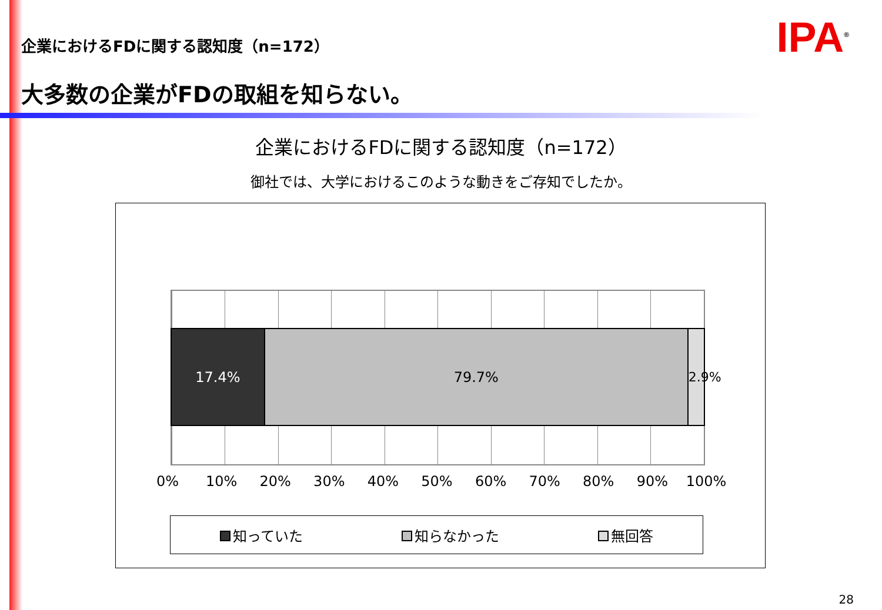企業におけるFDに関する認知度（n=172）
IPA<sup>®</sup>
大多数の企業がFDの取組を知らない。
企業におけるFDに関する認知度（n=172）
御社では、大学におけるこのような動きをご存知でしたか。
17.4% 79.7% 2.9%
0% 10% 20% 30% 40% 50% 60% 70% 80% 90% 100%
知っていた 知らなかった 無回答
28